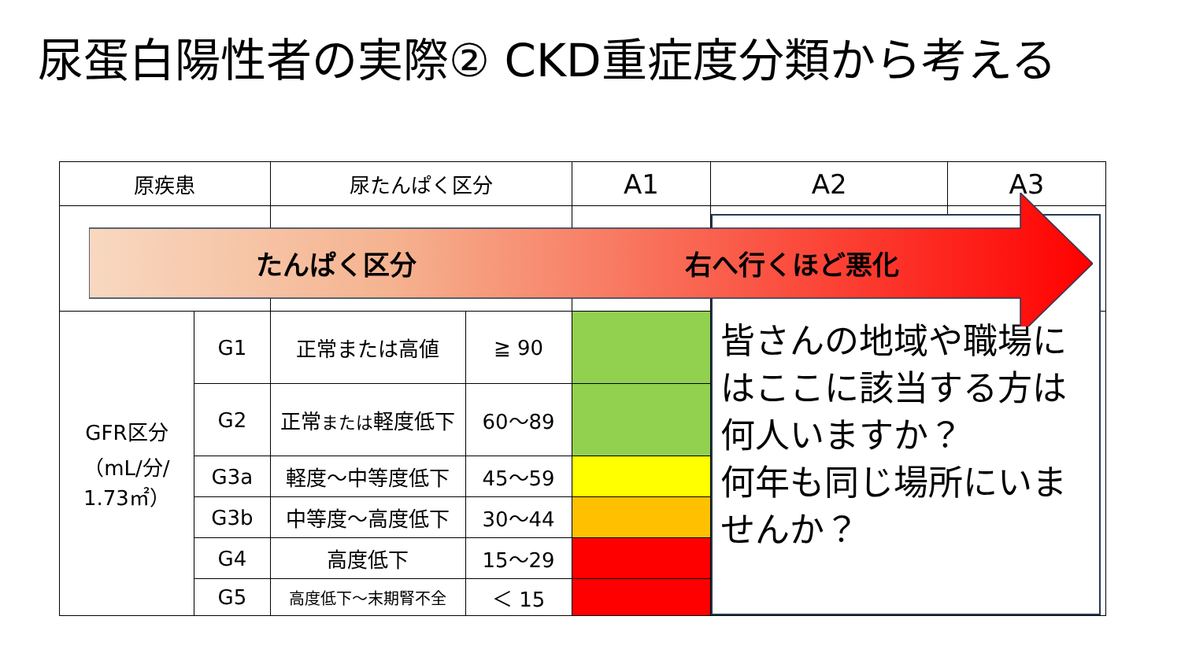尿蛋白陽性者の実際② CKD重症度分類から考える
| 原疾患 | | 尿たんぱく区分 | | A1 | A2 | A3 |
| --- | --- | --- | --- | --- | --- | --- |
| GFR区分 （mL/分/ 1.73㎡） | G1 | 正常または高値 | ≧ 90 | | | |
| | G2 | 正常 または 軽度低下 | 60～89 | | | |
| | G3a | 軽度～中等度低下 | 45～59 | | | |
| | G3b | 中等度～高度低下 | 30～44 | | | |
| | G4 | 高度低下 | 15～29 | | | |
| | G5 | 高度低下～末期腎不全 | ＜ 15 | | | |
皆さんの地域や職場にはここに該当する方は何人いますか？
何年も同じ場所にいませんか？
たんぱく区分 右へ行くほど悪化